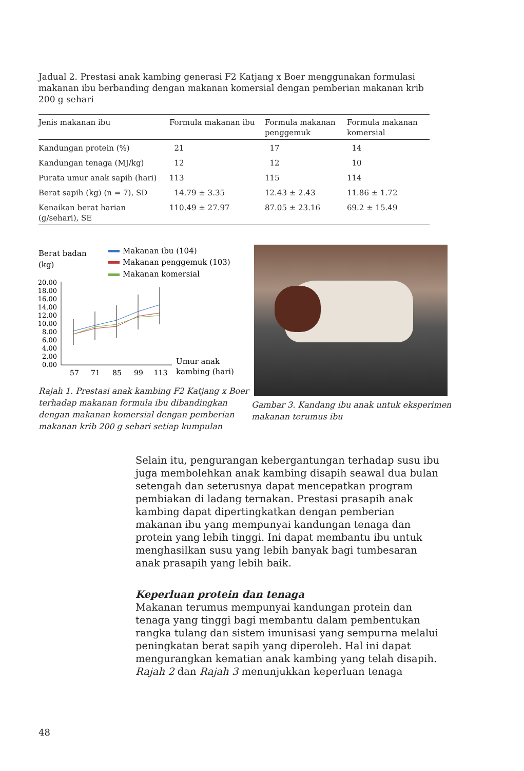Jadual 2. Prestasi anak kambing generasi F2 Katjang x Boer menggunakan formulasi makanan ibu berbanding dengan makanan komersial dengan pemberian makanan krib 200 g sehari
| Jenis makanan ibu | Formula makanan ibu | Formula makanan penggemuk | Formula makanan komersial |
| --- | --- | --- | --- |
| Kandungan protein (%) | 21 | 17 | 14 |
| Kandungan tenaga (MJ/kg) | 12 | 12 | 10 |
| Purata umur anak sapih (hari) | 113 | 115 | 114 |
| Berat sapih (kg) (n = 7), SD | 14.79 ± 3.35 | 12.43 ± 2.43 | 11.86 ± 1.72 |
| Kenaikan berat harian (g/sehari), SE | 110.49 ± 27.97 | 87.05 ± 23.16 | 69.2 ± 15.49 |
Berat badan
(kg)
Makanan ibu (104)
Makanan penggemuk (103)
Makanan komersial
20.00
18.00
16.00
14.00
12.00
10.00
8.00
6.00
4.00
2.00
0.00
57
71
85
99
113
Umur anak
kambing (hari)
Rajah 1. Prestasi anak kambing F2 Katjang x Boer terhadap makanan formula ibu dibandingkan dengan makanan komersial dengan pemberian makanan krib 200 g sehari setiap kumpulan
Gambar 3. Kandang ibu anak untuk eksperimen makanan terumus ibu
Selain itu, pengurangan kebergantungan terhadap susu ibu juga membolehkan anak kambing disapih seawal dua bulan setengah dan seterusnya dapat mencepatkan program pembiakan di ladang ternakan. Prestasi prasapih anak kambing dapat dipertingkatkan dengan pemberian makanan ibu yang mempunyai kandungan tenaga dan protein yang lebih tinggi. Ini dapat membantu ibu untuk menghasilkan susu yang lebih banyak bagi tumbesaran anak prasapih yang lebih baik.
Keperluan protein dan tenaga
Makanan terumus mempunyai kandungan protein dan tenaga yang tinggi bagi membantu dalam pembentukan rangka tulang dan sistem imunisasi yang sempurna melalui peningkatan berat sapih yang diperoleh. Hal ini dapat mengurangkan kematian anak kambing yang telah disapih. Rajah 2 dan Rajah 3 menunjukkan keperluan tenaga
48